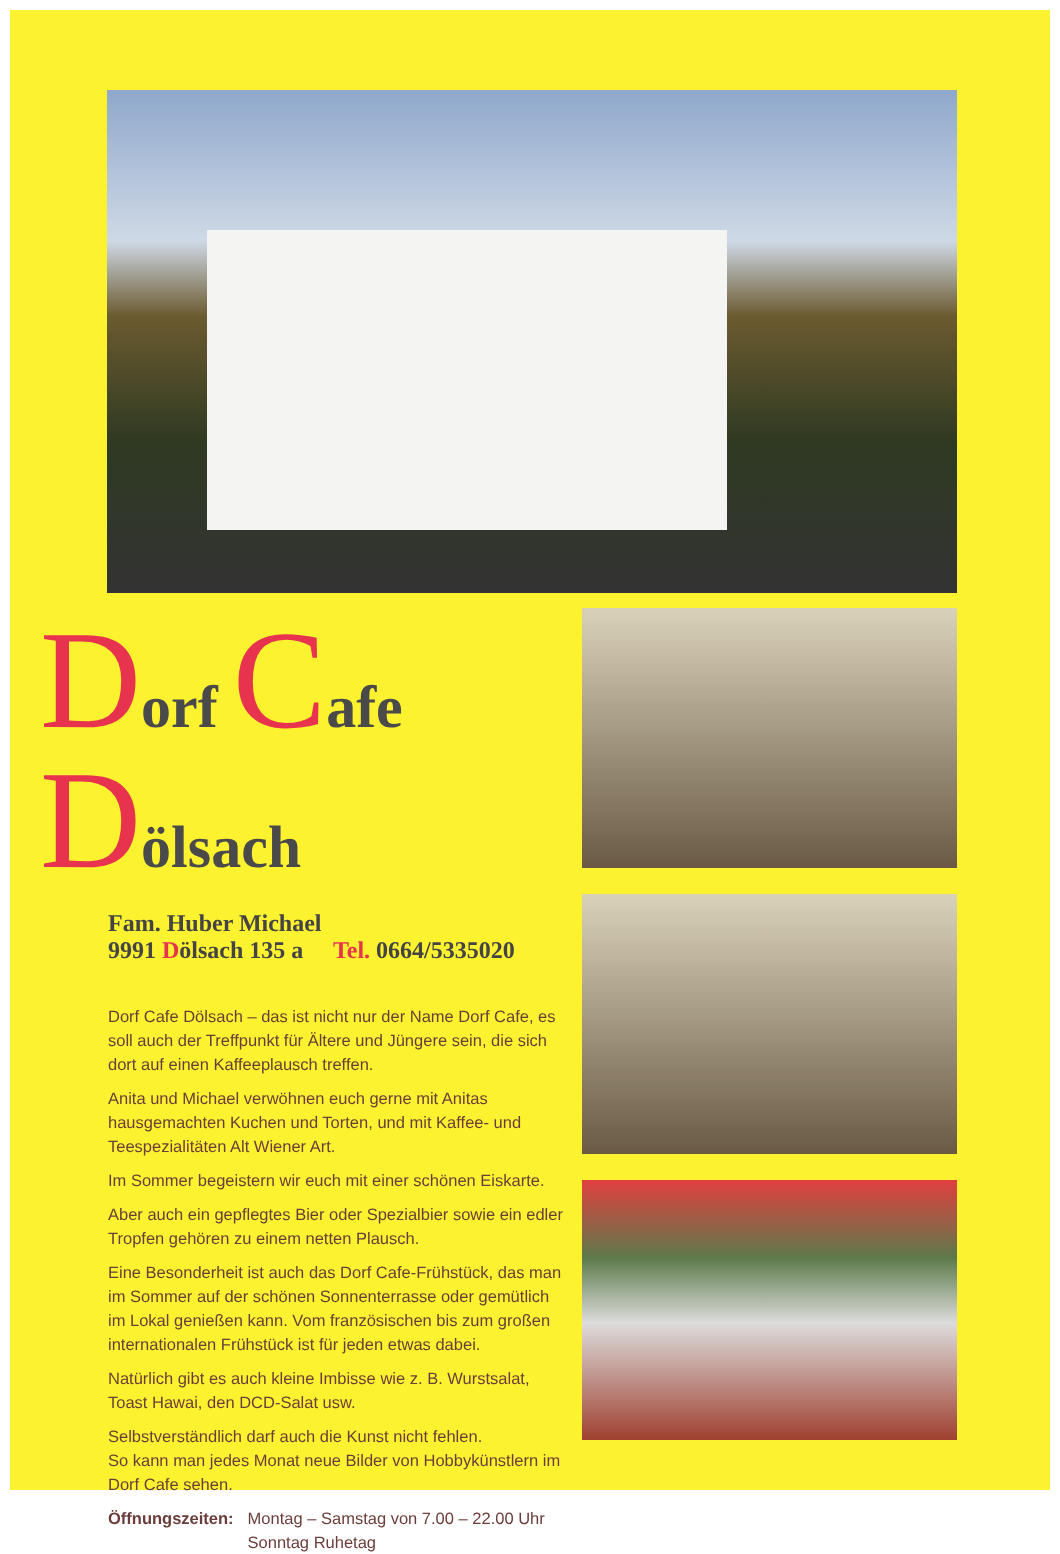Dorf Cafe Dölsach
Fam. Huber Michael
9991 Dölsach 135 a Tel. 0664/5335020
Dorf Cafe Dölsach – das ist nicht nur der Name Dorf Cafe, es soll auch der Treffpunkt für Ältere und Jüngere sein, die sich dort auf einen Kaffeeplausch treffen.
Anita und Michael verwöhnen euch gerne mit Anitas hausgemachten Kuchen und Torten, und mit Kaffee- und Teespezialitäten Alt Wiener Art.
Im Sommer begeistern wir euch mit einer schönen Eiskarte.
Aber auch ein gepflegtes Bier oder Spezialbier sowie ein edler Tropfen gehören zu einem netten Plausch.
Eine Besonderheit ist auch das Dorf Cafe-Frühstück, das man im Sommer auf der schönen Sonnenterrasse oder gemütlich im Lokal genießen kann. Vom französischen bis zum großen internationalen Frühstück ist für jeden etwas dabei.
Natürlich gibt es auch kleine Imbisse wie z. B. Wurstsalat, Toast Hawai, den DCD-Salat usw.
Selbstverständlich darf auch die Kunst nicht fehlen.
So kann man jedes Monat neue Bilder von Hobbykünstlern im Dorf Cafe sehen.
Öffnungszeiten: Montag – Samstag von 7.00 – 22.00 Uhr
Sonntag Ruhetag